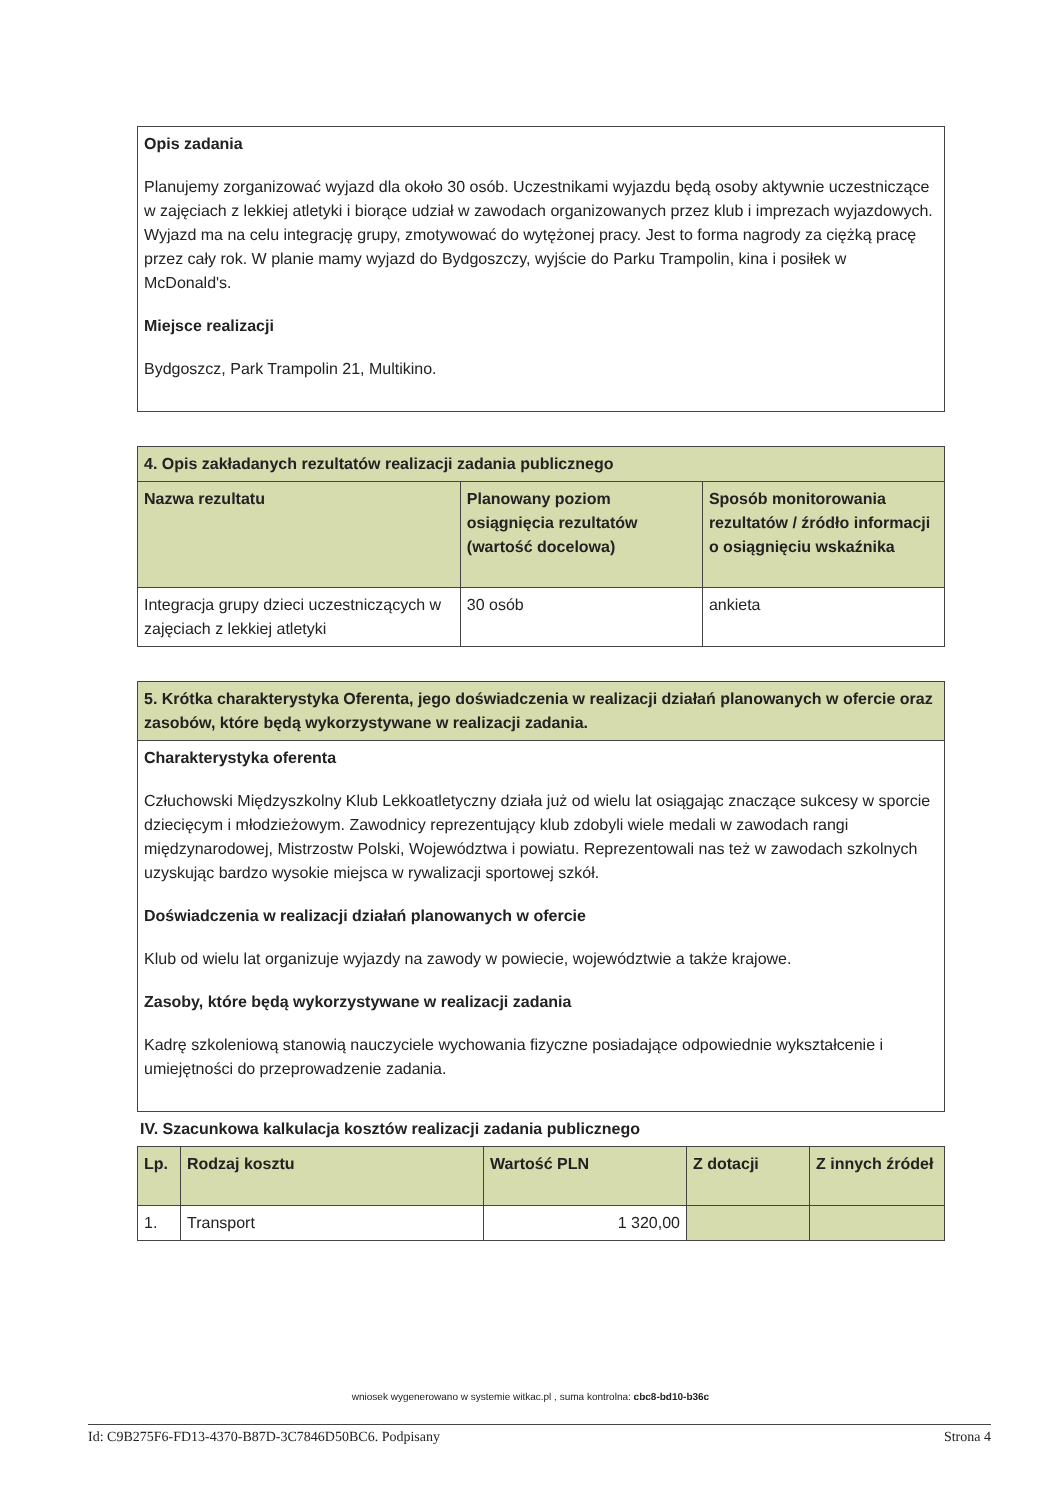Opis zadania
Planujemy zorganizować wyjazd dla około 30 osób. Uczestnikami wyjazdu będą osoby aktywnie uczestniczące w zajęciach z lekkiej atletyki i biorące udział w zawodach organizowanych przez klub i imprezach wyjazdowych. Wyjazd ma na celu integrację grupy, zmotywować do wytężonej pracy. Jest to forma nagrody za ciężką pracę przez cały rok. W planie mamy wyjazd do Bydgoszczy, wyjście do Parku Trampolin, kina i posiłek w McDonald's.
Miejsce realizacji
Bydgoszcz, Park Trampolin 21, Multikino.
| 4. Opis zakładanych rezultatów realizacji zadania publicznego | | |
| --- | --- | --- |
| Nazwa rezultatu | Planowany poziom osiągnięcia rezultatów (wartość docelowa) | Sposób monitorowania rezultatów / źródło informacji o osiągnięciu wskaźnika |
| Integracja grupy dzieci uczestniczących w zajęciach z lekkiej atletyki | 30 osób | ankieta |
| 5. Krótka charakterystyka Oferenta, jego doświadczenia w realizacji działań planowanych w ofercie oraz zasobów, które będą wykorzystywane w realizacji zadania. |
| --- |
Charakterystyka oferenta
Człuchowski Międzyszkolny Klub Lekkoatletyczny działa już od wielu lat osiągając znaczące sukcesy w sporcie dziecięcym i młodzieżowym. Zawodnicy reprezentujący klub zdobyli wiele medali w zawodach rangi międzynarodowej, Mistrzostw Polski, Województwa i powiatu. Reprezentowali nas też w zawodach szkolnych uzyskując bardzo wysokie miejsca w rywalizacji sportowej szkół.
Doświadczenia w realizacji działań planowanych w ofercie
Klub od wielu lat organizuje wyjazdy na zawody w powiecie, województwie a także krajowe.
Zasoby, które będą wykorzystywane w realizacji zadania
Kadrę szkoleniową stanowią nauczyciele wychowania fizyczne posiadające odpowiednie wykształcenie i umiejętności do przeprowadzenie zadania.
IV. Szacunkowa kalkulacja kosztów realizacji zadania publicznego
| Lp. | Rodzaj kosztu | Wartość PLN | Z dotacji | Z innych źródeł |
| --- | --- | --- | --- | --- |
| 1. | Transport | 1 320,00 | | |
wniosek wygenerowano w systemie witkac.pl , suma kontrolna: cbc8-bd10-b36c
Id: C9B275F6-FD13-4370-B87D-3C7846D50BC6. Podpisany Strona 4